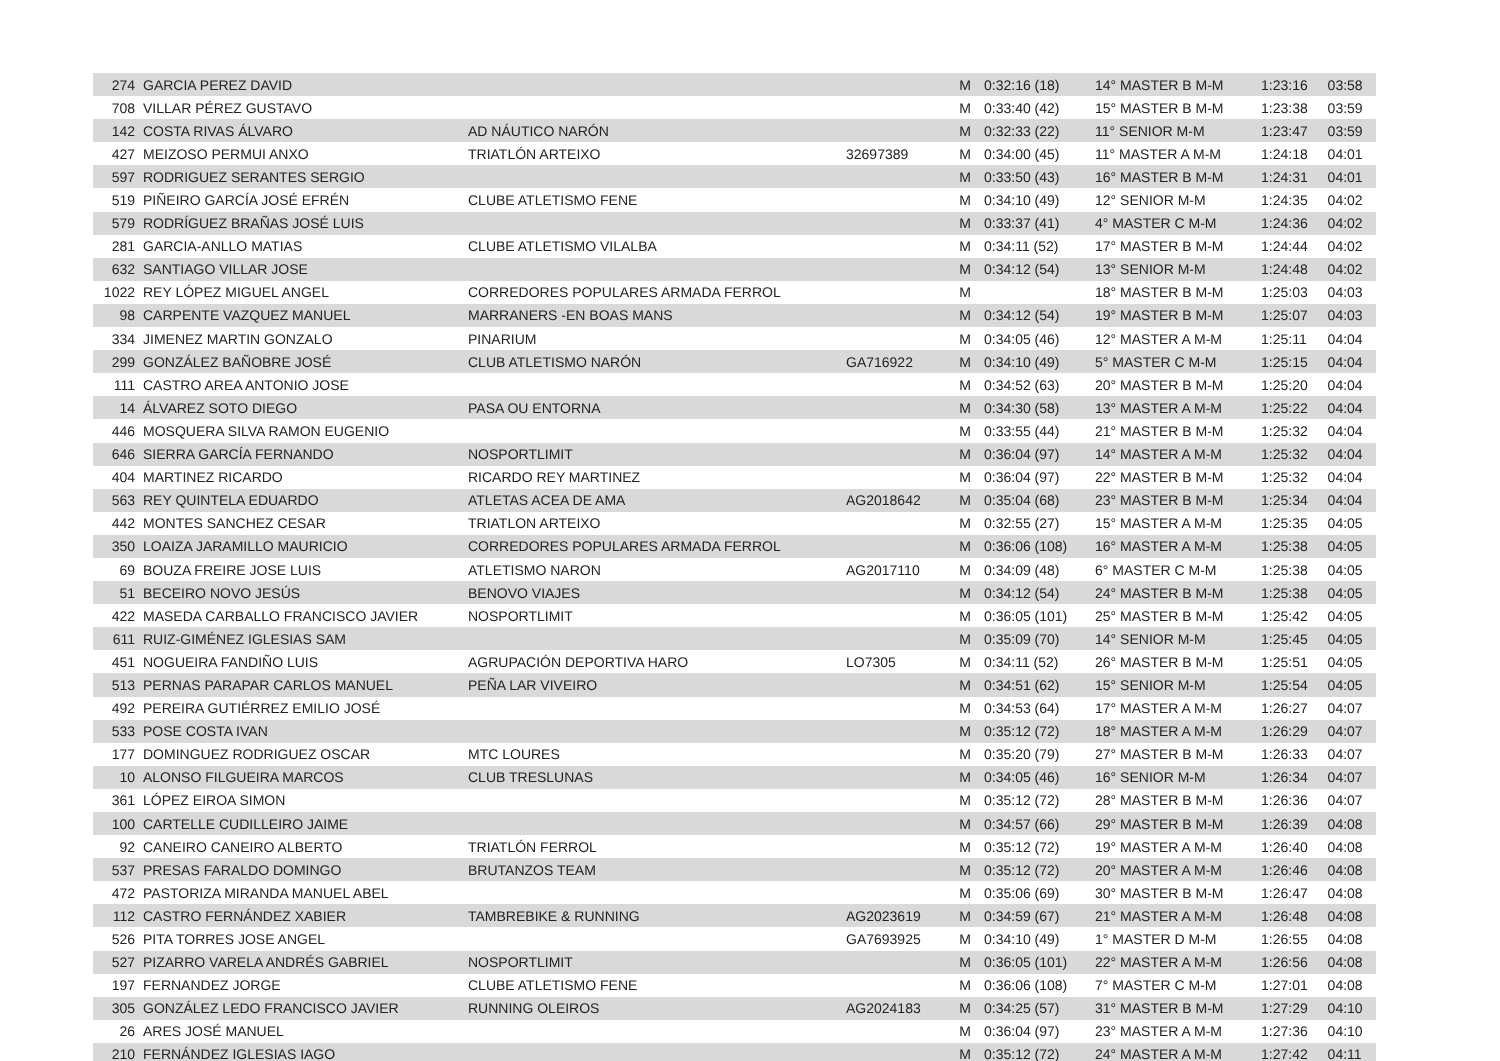| 274 | GARCIA PEREZ DAVID | | | M | 0:32:16 (18) | 14° MASTER B M-M | 1:23:16 | 03:58 |
| 708 | VILLAR PÉREZ GUSTAVO | | | M | 0:33:40 (42) | 15° MASTER B M-M | 1:23:38 | 03:59 |
| 142 | COSTA RIVAS ÁLVARO | AD NÁUTICO NARÓN | | M | 0:32:33 (22) | 11° SENIOR M-M | 1:23:47 | 03:59 |
| 427 | MEIZOSO PERMUI ANXO | TRIATLÓN ARTEIXO | 32697389 | M | 0:34:00 (45) | 11° MASTER A M-M | 1:24:18 | 04:01 |
| 597 | RODRIGUEZ SERANTES SERGIO | | | M | 0:33:50 (43) | 16° MASTER B M-M | 1:24:31 | 04:01 |
| 519 | PIÑEIRO GARCÍA JOSÉ EFRÉN | CLUBE ATLETISMO FENE | | M | 0:34:10 (49) | 12° SENIOR M-M | 1:24:35 | 04:02 |
| 579 | RODRÍGUEZ BRAÑAS JOSÉ LUIS | | | M | 0:33:37 (41) | 4° MASTER C M-M | 1:24:36 | 04:02 |
| 281 | GARCIA-ANLLO MATIAS | CLUBE ATLETISMO VILALBA | | M | 0:34:11 (52) | 17° MASTER B M-M | 1:24:44 | 04:02 |
| 632 | SANTIAGO VILLAR JOSE | | | M | 0:34:12 (54) | 13° SENIOR M-M | 1:24:48 | 04:02 |
| 1022 | REY LÓPEZ MIGUEL ANGEL | CORREDORES POPULARES ARMADA FERROL | | M | | 18° MASTER B M-M | 1:25:03 | 04:03 |
| 98 | CARPENTE VAZQUEZ MANUEL | MARRANERS -EN BOAS MANS | | M | 0:34:12 (54) | 19° MASTER B M-M | 1:25:07 | 04:03 |
| 334 | JIMENEZ MARTIN GONZALO | PINARIUM | | M | 0:34:05 (46) | 12° MASTER A M-M | 1:25:11 | 04:04 |
| 299 | GONZÁLEZ BAÑOBRE JOSÉ | CLUB ATLETISMO NARÓN | GA716922 | M | 0:34:10 (49) | 5° MASTER C M-M | 1:25:15 | 04:04 |
| 111 | CASTRO AREA ANTONIO JOSE | | | M | 0:34:52 (63) | 20° MASTER B M-M | 1:25:20 | 04:04 |
| 14 | ÁLVAREZ SOTO DIEGO | PASA OU ENTORNA | | M | 0:34:30 (58) | 13° MASTER A M-M | 1:25:22 | 04:04 |
| 446 | MOSQUERA SILVA RAMON EUGENIO | | | M | 0:33:55 (44) | 21° MASTER B M-M | 1:25:32 | 04:04 |
| 646 | SIERRA GARCÍA FERNANDO | NOSPORTLIMIT | | M | 0:36:04 (97) | 14° MASTER A M-M | 1:25:32 | 04:04 |
| 404 | MARTINEZ RICARDO | RICARDO REY MARTINEZ | | M | 0:36:04 (97) | 22° MASTER B M-M | 1:25:32 | 04:04 |
| 563 | REY QUINTELA EDUARDO | ATLETAS ACEA DE AMA | AG2018642 | M | 0:35:04 (68) | 23° MASTER B M-M | 1:25:34 | 04:04 |
| 442 | MONTES SANCHEZ CESAR | TRIATLON ARTEIXO | | M | 0:32:55 (27) | 15° MASTER A M-M | 1:25:35 | 04:05 |
| 350 | LOAIZA JARAMILLO MAURICIO | CORREDORES POPULARES ARMADA FERROL | | M | 0:36:06 (108) | 16° MASTER A M-M | 1:25:38 | 04:05 |
| 69 | BOUZA FREIRE JOSE LUIS | ATLETISMO NARON | AG2017110 | M | 0:34:09 (48) | 6° MASTER C M-M | 1:25:38 | 04:05 |
| 51 | BECEIRO NOVO JESÚS | BENOVO VIAJES | | M | 0:34:12 (54) | 24° MASTER B M-M | 1:25:38 | 04:05 |
| 422 | MASEDA CARBALLO FRANCISCO JAVIER | NOSPORTLIMIT | | M | 0:36:05 (101) | 25° MASTER B M-M | 1:25:42 | 04:05 |
| 611 | RUIZ-GIMÉNEZ IGLESIAS SAM | | | M | 0:35:09 (70) | 14° SENIOR M-M | 1:25:45 | 04:05 |
| 451 | NOGUEIRA FANDIÑO LUIS | AGRUPACIÓN DEPORTIVA HARO | LO7305 | M | 0:34:11 (52) | 26° MASTER B M-M | 1:25:51 | 04:05 |
| 513 | PERNAS PARAPAR CARLOS MANUEL | PEÑA LAR VIVEIRO | | M | 0:34:51 (62) | 15° SENIOR M-M | 1:25:54 | 04:05 |
| 492 | PEREIRA GUTIÉRREZ EMILIO JOSÉ | | | M | 0:34:53 (64) | 17° MASTER A M-M | 1:26:27 | 04:07 |
| 533 | POSE COSTA IVAN | | | M | 0:35:12 (72) | 18° MASTER A M-M | 1:26:29 | 04:07 |
| 177 | DOMINGUEZ RODRIGUEZ OSCAR | MTC LOURES | | M | 0:35:20 (79) | 27° MASTER B M-M | 1:26:33 | 04:07 |
| 10 | ALONSO FILGUEIRA MARCOS | CLUB TRESLUNAS | | M | 0:34:05 (46) | 16° SENIOR M-M | 1:26:34 | 04:07 |
| 361 | LÓPEZ EIROA SIMON | | | M | 0:35:12 (72) | 28° MASTER B M-M | 1:26:36 | 04:07 |
| 100 | CARTELLE CUDILLEIRO JAIME | | | M | 0:34:57 (66) | 29° MASTER B M-M | 1:26:39 | 04:08 |
| 92 | CANEIRO CANEIRO ALBERTO | TRIATLÓN FERROL | | M | 0:35:12 (72) | 19° MASTER A M-M | 1:26:40 | 04:08 |
| 537 | PRESAS FARALDO DOMINGO | BRUTANZOS TEAM | | M | 0:35:12 (72) | 20° MASTER A M-M | 1:26:46 | 04:08 |
| 472 | PASTORIZA MIRANDA MANUEL ABEL | | | M | 0:35:06 (69) | 30° MASTER B M-M | 1:26:47 | 04:08 |
| 112 | CASTRO FERNÁNDEZ XABIER | TAMBREBIKE & RUNNING | AG2023619 | M | 0:34:59 (67) | 21° MASTER A M-M | 1:26:48 | 04:08 |
| 526 | PITA TORRES JOSE ANGEL | | GA7693925 | M | 0:34:10 (49) | 1° MASTER D M-M | 1:26:55 | 04:08 |
| 527 | PIZARRO VARELA ANDRÉS GABRIEL | NOSPORTLIMIT | | M | 0:36:05 (101) | 22° MASTER A M-M | 1:26:56 | 04:08 |
| 197 | FERNANDEZ JORGE | CLUBE ATLETISMO FENE | | M | 0:36:06 (108) | 7° MASTER C M-M | 1:27:01 | 04:08 |
| 305 | GONZÁLEZ LEDO FRANCISCO JAVIER | RUNNING OLEIROS | AG2024183 | M | 0:34:25 (57) | 31° MASTER B M-M | 1:27:29 | 04:10 |
| 26 | ARES JOSÉ MANUEL | | | M | 0:36:04 (97) | 23° MASTER A M-M | 1:27:36 | 04:10 |
| 210 | FERNÁNDEZ IGLESIAS IAGO | | | M | 0:35:12 (72) | 24° MASTER A M-M | 1:27:42 | 04:11 |